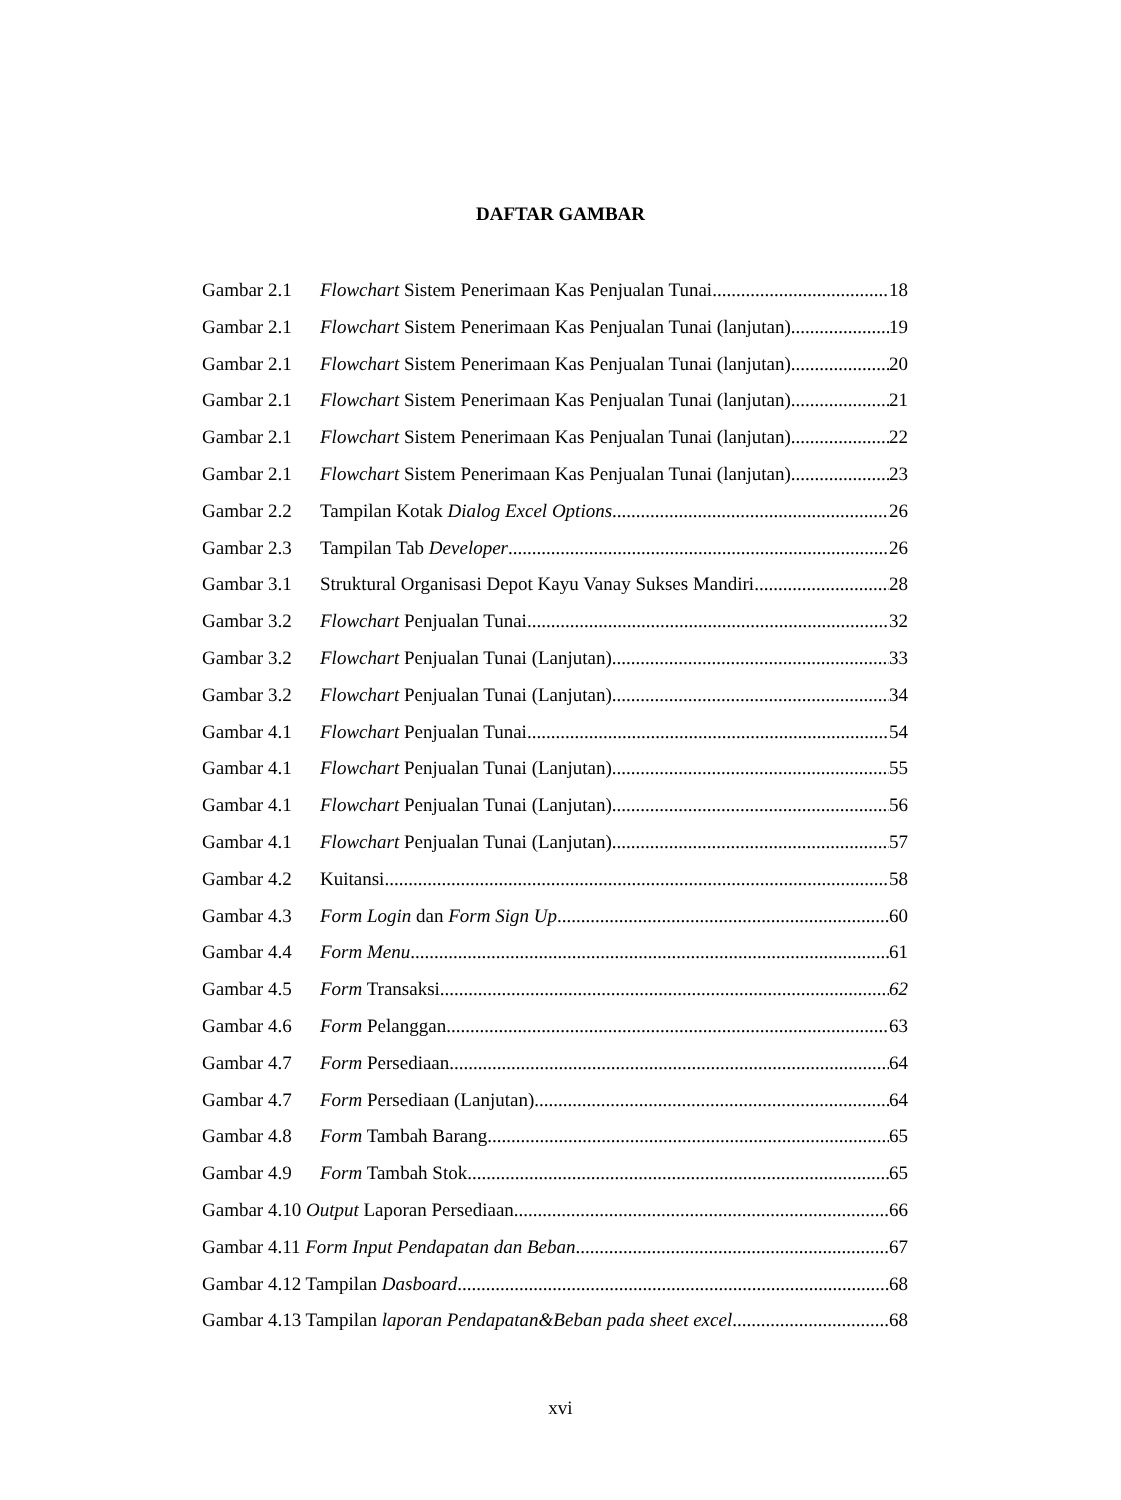DAFTAR GAMBAR
Gambar 2.1 Flowchart Sistem Penerimaan Kas Penjualan Tunai 18
Gambar 2.1 Flowchart Sistem Penerimaan Kas Penjualan Tunai (lanjutan) 19
Gambar 2.1 Flowchart Sistem Penerimaan Kas Penjualan Tunai (lanjutan) 20
Gambar 2.1 Flowchart Sistem Penerimaan Kas Penjualan Tunai (lanjutan) 21
Gambar 2.1 Flowchart Sistem Penerimaan Kas Penjualan Tunai (lanjutan) 22
Gambar 2.1 Flowchart Sistem Penerimaan Kas Penjualan Tunai (lanjutan) 23
Gambar 2.2 Tampilan Kotak Dialog Excel Options 26
Gambar 2.3 Tampilan Tab Developer 26
Gambar 3.1 Struktural Organisasi Depot Kayu Vanay Sukses Mandiri 28
Gambar 3.2 Flowchart Penjualan Tunai 32
Gambar 3.2 Flowchart Penjualan Tunai (Lanjutan) 33
Gambar 3.2 Flowchart Penjualan Tunai (Lanjutan) 34
Gambar 4.1 Flowchart Penjualan Tunai 54
Gambar 4.1 Flowchart Penjualan Tunai (Lanjutan) 55
Gambar 4.1 Flowchart Penjualan Tunai (Lanjutan) 56
Gambar 4.1 Flowchart Penjualan Tunai (Lanjutan) 57
Gambar 4.2 Kuitansi 58
Gambar 4.3 Form Login dan Form Sign Up 60
Gambar 4.4 Form Menu 61
Gambar 4.5 Form Transaksi 62
Gambar 4.6 Form Pelanggan 63
Gambar 4.7 Form Persediaan 64
Gambar 4.7 Form Persediaan (Lanjutan) 64
Gambar 4.8 Form Tambah Barang 65
Gambar 4.9 Form Tambah Stok 65
Gambar 4.10 Output Laporan Persediaan 66
Gambar 4.11 Form Input Pendapatan dan Beban 67
Gambar 4.12 Tampilan Dasboard 68
Gambar 4.13 Tampilan laporan Pendapatan&Beban pada sheet excel 68
xvi